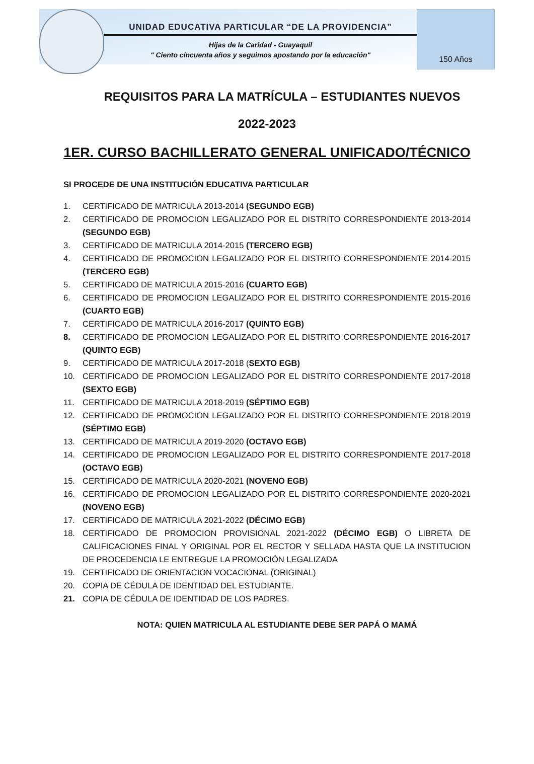UNIDAD EDUCATIVA PARTICULAR “DE LA PROVIDENCIA”
Hijas de la Caridad - Guayaquil
" Ciento cincuenta años y seguimos apostando por la educación"
150 Años
REQUISITOS PARA LA MATRÍCULA – ESTUDIANTES NUEVOS
2022-2023
1ER. CURSO BACHILLERATO GENERAL UNIFICADO/TÉCNICO
SI PROCEDE DE UNA INSTITUCIÓN EDUCATIVA PARTICULAR
1. CERTIFICADO DE MATRICULA 2013-2014 (SEGUNDO EGB)
2. CERTIFICADO DE PROMOCION LEGALIZADO POR EL DISTRITO CORRESPONDIENTE 2013-2014 (SEGUNDO EGB)
3. CERTIFICADO DE MATRICULA 2014-2015 (TERCERO EGB)
4. CERTIFICADO DE PROMOCION LEGALIZADO POR EL DISTRITO CORRESPONDIENTE 2014-2015 (TERCERO EGB)
5. CERTIFICADO DE MATRICULA 2015-2016 (CUARTO EGB)
6. CERTIFICADO DE PROMOCION LEGALIZADO POR EL DISTRITO CORRESPONDIENTE 2015-2016 (CUARTO EGB)
7. CERTIFICADO DE MATRICULA 2016-2017 (QUINTO EGB)
8. CERTIFICADO DE PROMOCION LEGALIZADO POR EL DISTRITO CORRESPONDIENTE 2016-2017 (QUINTO EGB)
9. CERTIFICADO DE MATRICULA 2017-2018 (SEXTO EGB)
10. CERTIFICADO DE PROMOCION LEGALIZADO POR EL DISTRITO CORRESPONDIENTE 2017-2018 (SEXTO EGB)
11. CERTIFICADO DE MATRICULA 2018-2019 (SÉPTIMO EGB)
12. CERTIFICADO DE PROMOCION LEGALIZADO POR EL DISTRITO CORRESPONDIENTE 2018-2019 (SÉPTIMO EGB)
13. CERTIFICADO DE MATRICULA 2019-2020 (OCTAVO EGB)
14. CERTIFICADO DE PROMOCION LEGALIZADO POR EL DISTRITO CORRESPONDIENTE 2017-2018 (OCTAVO EGB)
15. CERTIFICADO DE MATRICULA 2020-2021 (NOVENO EGB)
16. CERTIFICADO DE PROMOCION LEGALIZADO POR EL DISTRITO CORRESPONDIENTE 2020-2021 (NOVENO EGB)
17. CERTIFICADO DE MATRICULA 2021-2022 (DÉCIMO EGB)
18. CERTIFICADO DE PROMOCION PROVISIONAL 2021-2022 (DÉCIMO EGB) O LIBRETA DE CALIFICACIONES FINAL Y ORIGINAL POR EL RECTOR Y SELLADA HASTA QUE LA INSTITUCION DE PROCEDENCIA LE ENTREGUE LA PROMOCIÓN LEGALIZADA
19. CERTIFICADO DE ORIENTACION VOCACIONAL (ORIGINAL)
20. COPIA DE CÉDULA DE IDENTIDAD DEL ESTUDIANTE.
21. COPIA DE CÉDULA DE IDENTIDAD DE LOS PADRES.
NOTA: QUIEN MATRICULA AL ESTUDIANTE DEBE SER PAPÁ O MAMÁ